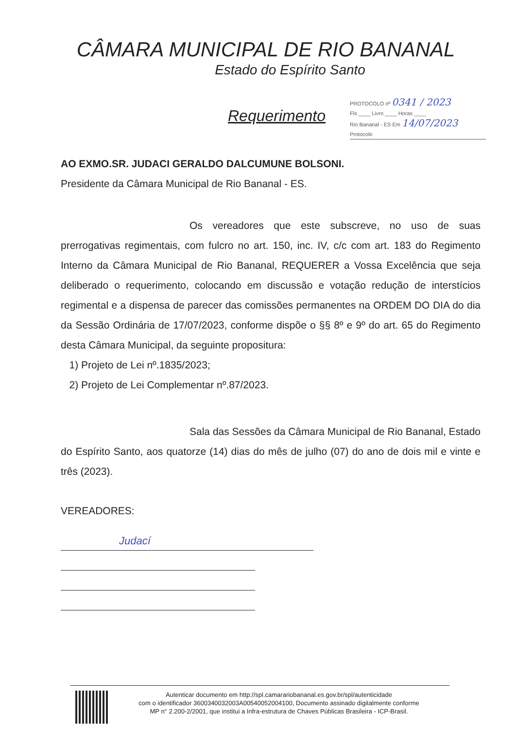CÂMARA MUNICIPAL DE RIO BANANAL
Estado do Espírito Santo
Requerimento
PROTOCOLO nº 0341 / 2023
Fls ____ Livro ____ Horas ____
Rio Bananal - ES Em 14/07/2023
Protocolo
AO EXMO.SR. JUDACI GERALDO DALCUMUNE BOLSONI.
Presidente da Câmara Municipal de Rio Bananal - ES.
Os vereadores que este subscreve, no uso de suas prerrogativas regimentais, com fulcro no art. 150, inc. IV, c/c com art. 183 do Regimento Interno da Câmara Municipal de Rio Bananal, REQUERER a Vossa Excelência que seja deliberado o requerimento, colocando em discussão e votação redução de interstícios regimental e a dispensa de parecer das comissões permanentes na ORDEM DO DIA do dia da Sessão Ordinária de 17/07/2023, conforme dispõe o §§ 8º e 9º do art. 65 do Regimento desta Câmara Municipal, da seguinte propositura:
1) Projeto de Lei nº.1835/2023;
2) Projeto de Lei Complementar nº.87/2023.
Sala das Sessões da Câmara Municipal de Rio Bananal, Estado do Espírito Santo, aos quatorze (14) dias do mês de julho (07) do ano de dois mil e vinte e três (2023).
VEREADORES:
Judací
Autenticar documento em http://spl.camarariobananal.es.gov.br/spl/autenticidade
com o identificador 3600340032003A00540052004100, Documento assinado digitalmente conforme
MP n° 2.200-2/2001, que institui a Infra-estrutura de Chaves Públicas Brasileira - ICP-Brasil.